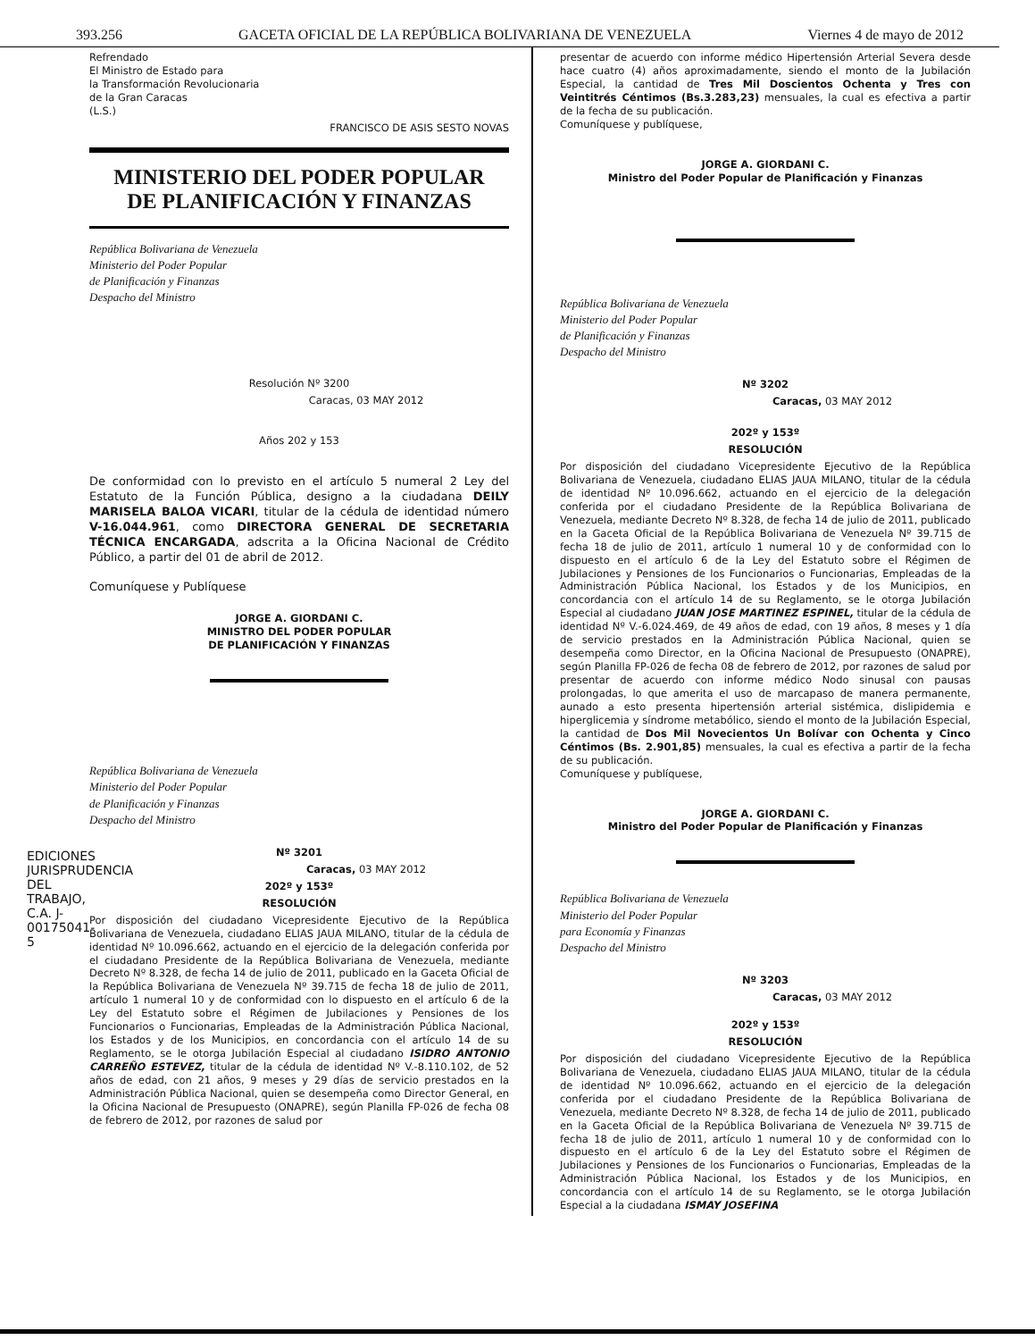393.256 GACETA OFICIAL DE LA REPÚBLICA BOLIVARIANA DE VENEZUELA Viernes 4 de mayo de 2012
Refrendado
El Ministro de Estado para
la Transformación Revolucionaria
de la Gran Caracas
(L.S.)
FRANCISCO DE ASIS SESTO NOVAS
MINISTERIO DEL PODER POPULAR
DE PLANIFICACIÓN Y FINANZAS
República Bolivariana de Venezuela
Ministerio del Poder Popular
de Planificación y Finanzas
Despacho del Ministro
Resolución Nº 3200
Caracas, 03 MAY 2012
Años 202 y 153
De conformidad con lo previsto en el artículo 5 numeral 2 Ley del Estatuto de la Función Pública, designo a la ciudadana DEILY MARISELA BALOA VICARI, titular de la cédula de identidad número V-16.044.961, como DIRECTORA GENERAL DE SECRETARIA TÉCNICA ENCARGADA, adscrita a la Oficina Nacional de Crédito Público, a partir del 01 de abril de 2012.
Comuníquese y Publíquese
JORGE A. GIORDANI C.
MINISTRO DEL PODER POPULAR
DE PLANIFICACIÓN Y FINANZAS
República Bolivariana de Venezuela
Ministerio del Poder Popular
de Planificación y Finanzas
Despacho del Ministro
Nº 3201
Caracas, 03 MAY 2012
202º y 153º
RESOLUCIÓN
Por disposición del ciudadano Vicepresidente Ejecutivo de la República Bolivariana de Venezuela, ciudadano ELIAS JAUA MILANO, titular de la cédula de identidad Nº 10.096.662, actuando en el ejercicio de la delegación conferida por el ciudadano Presidente de la República Bolivariana de Venezuela, mediante Decreto Nº 8.328, de fecha 14 de julio de 2011, publicado en la Gaceta Oficial de la República Bolivariana de Venezuela Nº 39.715 de fecha 18 de julio de 2011, artículo 1 numeral 10 y de conformidad con lo dispuesto en el artículo 6 de la Ley del Estatuto sobre el Régimen de Jubilaciones y Pensiones de los Funcionarios o Funcionarias, Empleadas de la Administración Pública Nacional, los Estados y de los Municipios, en concordancia con el artículo 14 de su Reglamento, se le otorga Jubilación Especial al ciudadano ISIDRO ANTONIO CARREÑO ESTEVEZ, titular de la cédula de identidad Nº V.-8.110.102, de 52 años de edad, con 21 años, 9 meses y 29 días de servicio prestados en la Administración Pública Nacional, quien se desempeña como Director General, en la Oficina Nacional de Presupuesto (ONAPRE), según Planilla FP-026 de fecha 08 de febrero de 2012, por razones de salud por
presentar de acuerdo con informe médico Hipertensión Arterial Severa desde hace cuatro (4) años aproximadamente, siendo el monto de la Jubilación Especial, la cantidad de Tres Mil Doscientos Ochenta y Tres con Veintitrés Céntimos (Bs.3.283,23) mensuales, la cual es efectiva a partir de la fecha de su publicación.
Comuníquese y publíquese,
JORGE A. GIORDANI C.
Ministro del Poder Popular de Planificación y Finanzas
República Bolivariana de Venezuela
Ministerio del Poder Popular
de Planificación y Finanzas
Despacho del Ministro
Nº 3202
Caracas, 03 MAY 2012
202º y 153º
RESOLUCIÓN
Por disposición del ciudadano Vicepresidente Ejecutivo de la República Bolivariana de Venezuela, ciudadano ELIAS JAUA MILANO, titular de la cédula de identidad Nº 10.096.662, actuando en el ejercicio de la delegación conferida por el ciudadano Presidente de la República Bolivariana de Venezuela, mediante Decreto Nº 8.328, de fecha 14 de julio de 2011, publicado en la Gaceta Oficial de la República Bolivariana de Venezuela Nº 39.715 de fecha 18 de julio de 2011, artículo 1 numeral 10 y de conformidad con lo dispuesto en el artículo 6 de la Ley del Estatuto sobre el Régimen de Jubilaciones y Pensiones de los Funcionarios o Funcionarias, Empleadas de la Administración Pública Nacional, los Estados y de los Municipios, en concordancia con el artículo 14 de su Reglamento, se le otorga Jubilación Especial al ciudadano JUAN JOSE MARTINEZ ESPINEL, titular de la cédula de identidad Nº V.-6.024.469, de 49 años de edad, con 19 años, 8 meses y 1 día de servicio prestados en la Administración Pública Nacional, quien se desempeña como Director, en la Oficina Nacional de Presupuesto (ONAPRE), según Planilla FP-026 de fecha 08 de febrero de 2012, por razones de salud por presentar de acuerdo con informe médico Nodo sinusal con pausas prolongadas, lo que amerita el uso de marcapaso de manera permanente, aunado a esto presenta hipertensión arterial sistémica, dislipidemia e hiperglicemia y síndrome metabólico, siendo el monto de la Jubilación Especial, la cantidad de Dos Mil Novecientos Un Bolívar con Ochenta y Cinco Céntimos (Bs. 2.901,85) mensuales, la cual es efectiva a partir de la fecha de su publicación.
Comuníquese y publíquese,
JORGE A. GIORDANI C.
Ministro del Poder Popular de Planificación y Finanzas
República Bolivariana de Venezuela
Ministerio del Poder Popular
para Economía y Finanzas
Despacho del Ministro
Nº 3203
Caracas, 03 MAY 2012
202º y 153º
RESOLUCIÓN
Por disposición del ciudadano Vicepresidente Ejecutivo de la República Bolivariana de Venezuela, ciudadano ELIAS JAUA MILANO, titular de la cédula de identidad Nº 10.096.662, actuando en el ejercicio de la delegación conferida por el ciudadano Presidente de la República Bolivariana de Venezuela, mediante Decreto Nº 8.328, de fecha 14 de julio de 2011, publicado en la Gaceta Oficial de la República Bolivariana de Venezuela Nº 39.715 de fecha 18 de julio de 2011, artículo 1 numeral 10 y de conformidad con lo dispuesto en el artículo 6 de la Ley del Estatuto sobre el Régimen de Jubilaciones y Pensiones de los Funcionarios o Funcionarias, Empleadas de la Administración Pública Nacional, los Estados y de los Municipios, en concordancia con el artículo 14 de su Reglamento, se le otorga Jubilación Especial a la ciudadana ISMAY JOSEFINA
EDICIONES JURISPRUDENCIA DEL TRABAJO, C.A. J-00175041-5